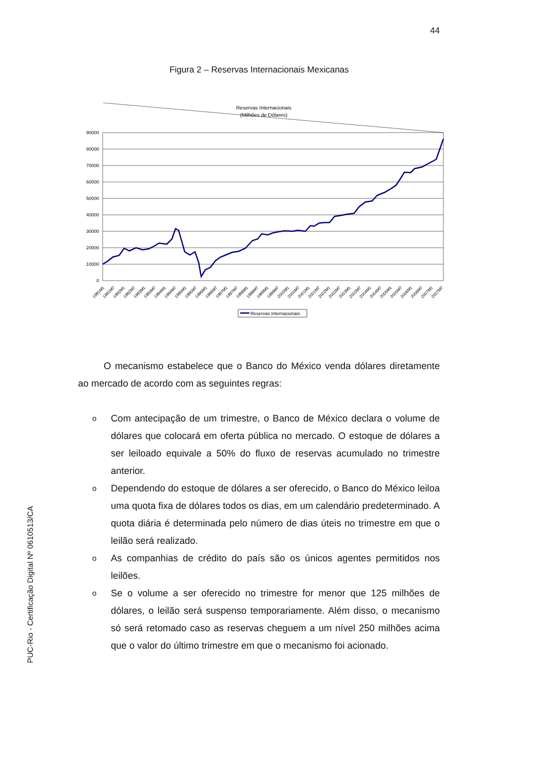44
Figura 2 – Reservas Internacionais Mexicanas
Reservas Internacionais
(Milhões de Dólares)
90000
80000
70000
60000
50000
40000
30000
20000
10000
0
1991M1
1991M7
1992M1
1992M7
1993M1
1993M7
1994M1
1994M7
1995M1
1995M7
1996M1
1996M7
1997M1
1997M7
1998M1
1998M7
1999M1
1999M7
2000M1
2000M7
2001M1
2001M7
2002M1
2002M7
2003M1
2003M7
2004M1
2004M7
2005M1
2005M7
2006M1
2006M7
2007M1
2007M7
Reservas Internacionais
PUC-Rio - Certificação Digital Nº 0610513/CA
O mecanismo estabelece que o Banco do México venda dólares diretamente ao mercado de acordo com as seguintes regras:
o Com antecipação de um trimestre, o Banco de México declara o volume de dólares que colocará em oferta pública no mercado. O estoque de dólares a ser leiloado equivale a 50% do fluxo de reservas acumulado no trimestre anterior.
o Dependendo do estoque de dólares a ser oferecido, o Banco do México leiloa uma quota fixa de dólares todos os dias, em um calendário predeterminado. A quota diária é determinada pelo número de dias úteis no trimestre em que o leilão será realizado.
o As companhias de crédito do país são os únicos agentes permitidos nos leilões.
o Se o volume a ser oferecido no trimestre for menor que 125 milhões de dólares, o leilão será suspenso temporariamente. Além disso, o mecanismo só será retomado caso as reservas cheguem a um nível 250 milhões acima que o valor do último trimestre em que o mecanismo foi acionado.